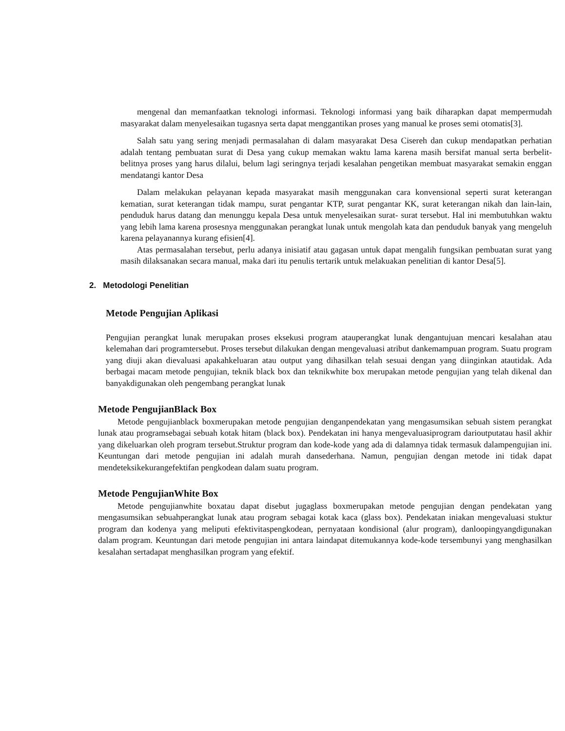mengenal dan memanfaatkan teknologi informasi. Teknologi informasi yang baik diharapkan dapat mempermudah masyarakat dalam menyelesaikan tugasnya serta dapat menggantikan proses yang manual ke proses semi otomatis[3].
Salah satu yang sering menjadi permasalahan di dalam masyarakat Desa Cisereh dan cukup mendapatkan perhatian adalah tentang pembuatan surat di Desa yang cukup memakan waktu lama karena masih bersifat manual serta berbelit-belitnya proses yang harus dilalui, belum lagi seringnya terjadi kesalahan pengetikan membuat masyarakat semakin enggan mendatangi kantor Desa
Dalam melakukan pelayanan kepada masyarakat masih menggunakan cara konvensional seperti surat keterangan kematian, surat keterangan tidak mampu, surat pengantar KTP, surat pengantar KK, surat keterangan nikah dan lain-lain, penduduk harus datang dan menunggu kepala Desa untuk menyelesaikan surat- surat tersebut. Hal ini membutuhkan waktu yang lebih lama karena prosesnya menggunakan perangkat lunak untuk mengolah kata dan penduduk banyak yang mengeluh karena pelayanannya kurang efisien[4].
Atas permasalahan tersebut, perlu adanya inisiatif atau gagasan untuk dapat mengalih fungsikan pembuatan surat yang masih dilaksanakan secara manual, maka dari itu penulis tertarik untuk melakuakan penelitian di kantor Desa[5].
2. Metodologi Penelitian
Metode Pengujian Aplikasi
Pengujian perangkat lunak merupakan proses eksekusi program atauperangkat lunak dengantujuan mencari kesalahan atau kelemahan dari programtersebut. Proses tersebut dilakukan dengan mengevaluasi atribut dankemampuan program. Suatu program yang diuji akan dievaluasi apakahkeluaran atau output yang dihasilkan telah sesuai dengan yang diinginkan atautidak. Ada berbagai macam metode pengujian, teknik black box dan teknikwhite box merupakan metode pengujian yang telah dikenal dan banyakdigunakan oleh pengembang perangkat lunak
Metode PengujianBlack Box
Metode pengujianblack boxmerupakan metode pengujian denganpendekatan yang mengasumsikan sebuah sistem perangkat lunak atau programsebagai sebuah kotak hitam (black box). Pendekatan ini hanya mengevaluasiprogram darioutputatau hasil akhir yang dikeluarkan oleh program tersebut.Struktur program dan kode-kode yang ada di dalamnya tidak termasuk dalampengujian ini. Keuntungan dari metode pengujian ini adalah murah dansederhana. Namun, pengujian dengan metode ini tidak dapat mendeteksikekurangefektifan pengkodean dalam suatu program.
Metode PengujianWhite Box
Metode pengujianwhite boxatau dapat disebut jugaglass boxmerupakan metode pengujian dengan pendekatan yang mengasumsikan sebuahperangkat lunak atau program sebagai kotak kaca (glass box). Pendekatan iniakan mengevaluasi stuktur program dan kodenya yang meliputi efektivitaspengkodean, pernyataan kondisional (alur program), danloopingyangdigunakan dalam program. Keuntungan dari metode pengujian ini antara laindapat ditemukannya kode-kode tersembunyi yang menghasilkan kesalahan sertadapat menghasilkan program yang efektif.